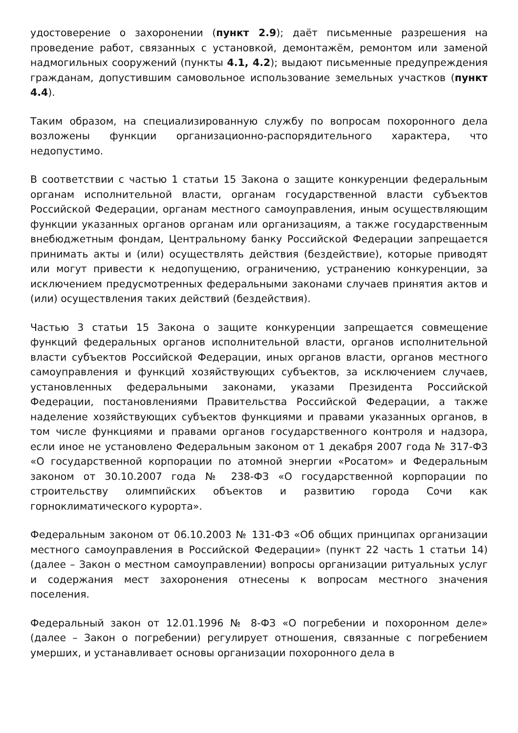удостоверение о захоронении (пункт 2.9); даёт письменные разрешения на проведение работ, связанных с установкой, демонтажём, ремонтом или заменой надмогильных сооружений (пункты 4.1, 4.2); выдают письменные предупреждения гражданам, допустившим самовольное использование земельных участков (пункт 4.4).
Таким образом, на специализированную службу по вопросам похоронного дела возложены функции организационно-распорядительного характера, что недопустимо.
В соответствии с частью 1 статьи 15 Закона о защите конкуренции федеральным органам исполнительной власти, органам государственной власти субъектов Российской Федерации, органам местного самоуправления, иным осуществляющим функции указанных органов органам или организациям, а также государственным внебюджетным фондам, Центральному банку Российской Федерации запрещается принимать акты и (или) осуществлять действия (бездействие), которые приводят или могут привести к недопущению, ограничению, устранению конкуренции, за исключением предусмотренных федеральными законами случаев принятия актов и (или) осуществления таких действий (бездействия).
Частью 3 статьи 15 Закона о защите конкуренции запрещается совмещение функций федеральных органов исполнительной власти, органов исполнительной власти субъектов Российской Федерации, иных органов власти, органов местного самоуправления и функций хозяйствующих субъектов, за исключением случаев, установленных федеральными законами, указами Президента Российской Федерации, постановлениями Правительства Российской Федерации, а также наделение хозяйствующих субъектов функциями и правами указанных органов, в том числе функциями и правами органов государственного контроля и надзора, если иное не установлено Федеральным законом от 1 декабря 2007 года № 317-ФЗ «О государственной корпорации по атомной энергии «Росатом» и Федеральным законом от 30.10.2007 года № 238-ФЗ «О государственной корпорации по строительству олимпийских объектов и развитию города Сочи как горноклиматического курорта».
Федеральным законом от 06.10.2003 № 131-ФЗ «Об общих принципах организации местного самоуправления в Российской Федерации» (пункт 22 часть 1 статьи 14) (далее – Закон о местном самоуправлении) вопросы организации ритуальных услуг и содержания мест захоронения отнесены к вопросам местного значения поселения.
Федеральный закон от 12.01.1996 № 8-ФЗ «О погребении и похоронном деле» (далее – Закон о погребении) регулирует отношения, связанные с погребением умерших, и устанавливает основы организации похоронного дела в